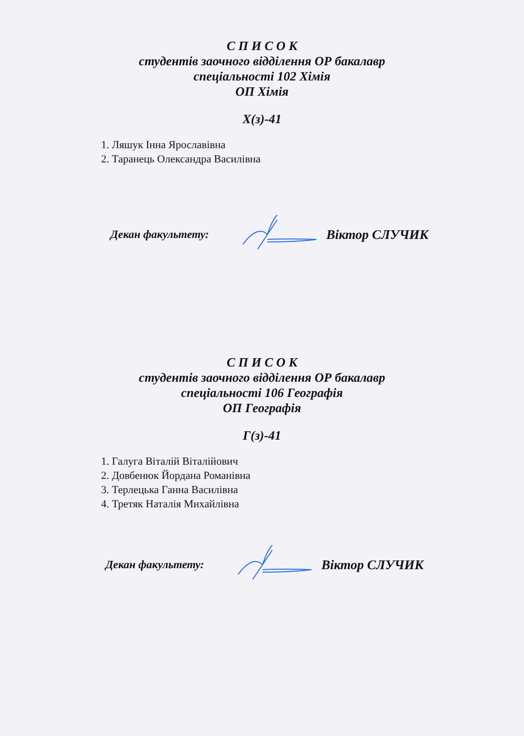С П И С О К
студентів заочного відділення ОР бакалавр
спеціальності 102 Хімія
ОП Хімія
Х(з)-41
1. Ляшук Інна Ярославівна
2. Таранець Олександра Василівна
Декан факультету: Віктор СЛУЧИК
С П И С О К
студентів заочного відділення ОР бакалавр
спеціальності 106 Географія
ОП Географія
Г(з)-41
1. Галуга Віталій Віталійович
2. Довбенюк Йордана Романівна
3. Терлецька Ганна Василівна
4. Третяк Наталія Михайлівна
Декан факультету: Віктор СЛУЧИК